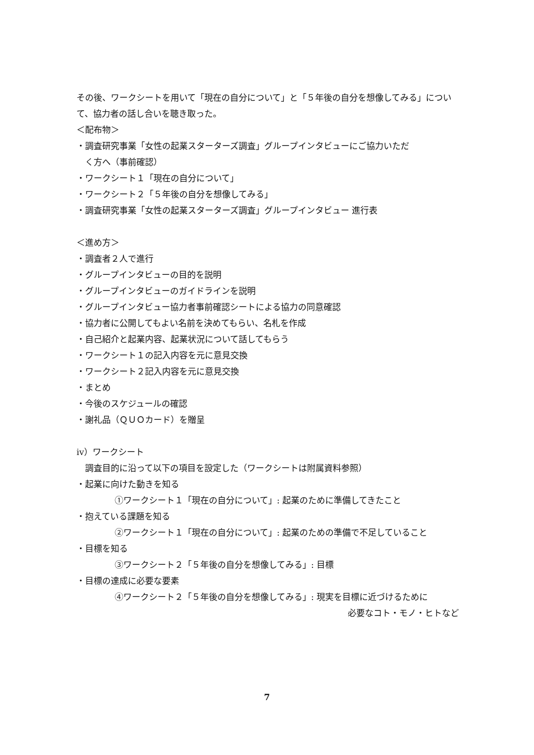その後、ワークシートを用いて「現在の自分について」と「５年後の自分を想像してみる」について、協力者の話し合いを聴き取った。
＜配布物＞
・調査研究事業「女性の起業スターターズ調査」グループインタビューにご協力いただ
く方へ（事前確認）
・ワークシート１「現在の自分について」
・ワークシート２「５年後の自分を想像してみる」
・調査研究事業「女性の起業スターターズ調査」グループインタビュー 進行表
＜進め方＞
・調査者２人で進行
・グループインタビューの目的を説明
・グループインタビューのガイドラインを説明
・グループインタビュー協力者事前確認シートによる協力の同意確認
・協力者に公開してもよい名前を決めてもらい、名札を作成
・自己紹介と起業内容、起業状況について話してもらう
・ワークシート１の記入内容を元に意見交換
・ワークシート２記入内容を元に意見交換
・まとめ
・今後のスケジュールの確認
・謝礼品（ＱＵＯカード）を贈呈
ⅳ）ワークシート
調査目的に沿って以下の項目を設定した（ワークシートは附属資料参照）
・起業に向けた動きを知る
①ワークシート１「現在の自分について」: 起業のために準備してきたこと
・抱えている課題を知る
②ワークシート１「現在の自分について」: 起業のための準備で不足していること
・目標を知る
③ワークシート２「５年後の自分を想像してみる」: 目標
・目標の達成に必要な要素
④ワークシート２「５年後の自分を想像してみる」: 現実を目標に近づけるために
必要なコト・モノ・ヒトなど
7